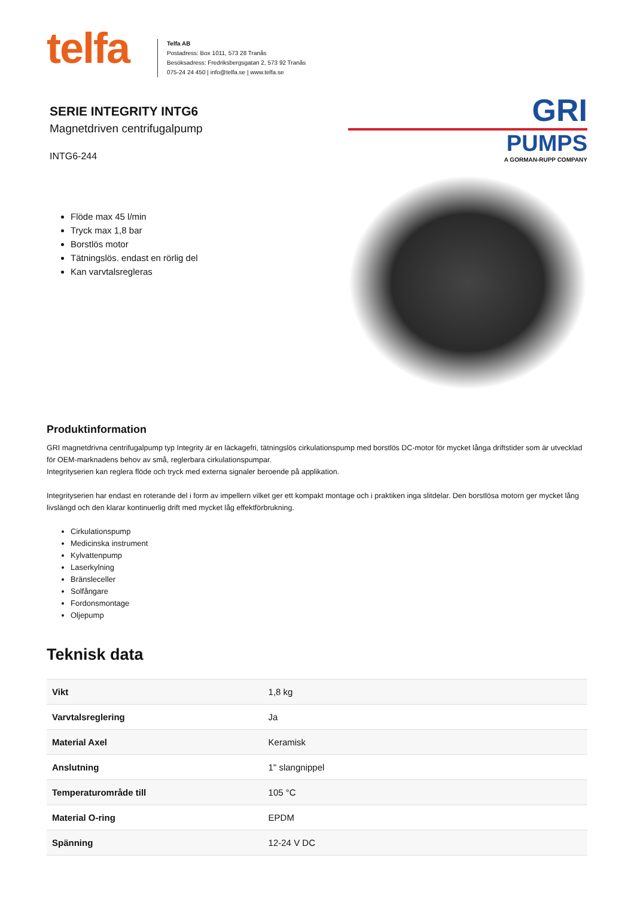telfa
Telfa AB
Postadress: Box 1011, 573 28 Tranås
Besöksadress: Fredriksbergsgatan 2, 573 92 Tranås
075-24 24 450 | info@telfa.se | www.telfa.se
SERIE INTEGRITY INTG6
Magnetdriven centrifugalpump
INTG6-244
Flöde max 45 l/min
Tryck max 1,8 bar
Borstlös motor
Tätningslös. endast en rörlig del
Kan varvtalsregleras
GRI
PUMPS
A GORMAN-RUPP COMPANY
Produktinformation
GRI magnetdrivna centrifugalpump typ Integrity är en läckagefri, tätningslös cirkulationspump med borstlös DC-motor för mycket långa driftstider som är utvecklad för OEM-marknadens behov av små, reglerbara cirkulationspumpar.
Integrityserien kan reglera flöde och tryck med externa signaler beroende på applikation.
Integrityserien har endast en roterande del i form av impellern vilket ger ett kompakt montage och i praktiken inga slitdelar. Den borstlösa motorn ger mycket lång livslängd och den klarar kontinuerlig drift med mycket låg effektförbrukning.
Cirkulationspump
Medicinska instrument
Kylvattenpump
Laserkylning
Bränsleceller
Solfångare
Fordonsmontage
Oljepump
Teknisk data
| Vikt | 1,8 kg |
| Varvtalsreglering | Ja |
| Material Axel | Keramisk |
| Anslutning | 1" slangnippel |
| Temperaturområde till | 105 °C |
| Material O-ring | EPDM |
| Spänning | 12-24 V DC |